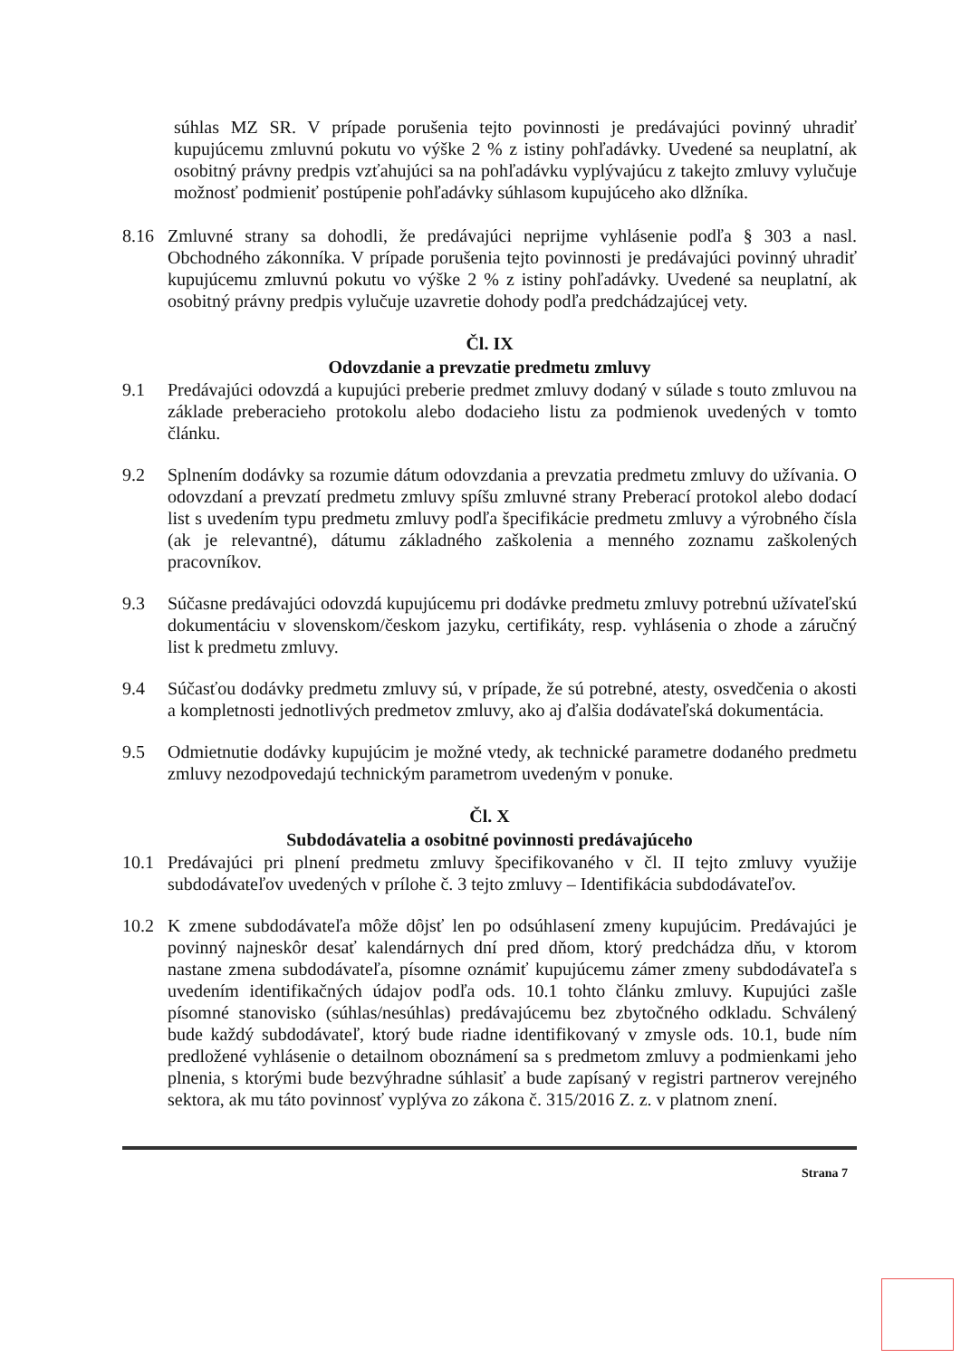súhlas MZ SR. V prípade porušenia tejto povinnosti je predávajúci povinný uhradiť kupujúcemu zmluvnú pokutu vo výške 2 % z istiny pohľadávky. Uvedené sa neuplatní, ak osobitný právny predpis vzťahujúci sa na pohľadávku vyplývajúcu z takejto zmluvy vylučuje možnosť podmieniť postúpenie pohľadávky súhlasom kupujúceho ako dlžníka.
8.16 Zmluvné strany sa dohodli, že predávajúci neprijme vyhlásenie podľa § 303 a nasl. Obchodného zákonníka. V prípade porušenia tejto povinnosti je predávajúci povinný uhradiť kupujúcemu zmluvnú pokutu vo výške 2 % z istiny pohľadávky. Uvedené sa neuplatní, ak osobitný právny predpis vylučuje uzavretie dohody podľa predchádzajúcej vety.
Čl. IX
Odovzdanie a prevzatie predmetu zmluvy
9.1 Predávajúci odovzdá a kupujúci preberie predmet zmluvy dodaný v súlade s touto zmluvou na základe preberacieho protokolu alebo dodacieho listu za podmienok uvedených v tomto článku.
9.2 Splnením dodávky sa rozumie dátum odovzdania a prevzatia predmetu zmluvy do užívania. O odovzdaní a prevzatí predmetu zmluvy spíšu zmluvné strany Preberací protokol alebo dodací list s uvedením typu predmetu zmluvy podľa špecifikácie predmetu zmluvy a výrobného čísla (ak je relevantné), dátumu základného zaškolenia a menného zoznamu zaškolených pracovníkov.
9.3 Súčasne predávajúci odovzdá kupujúcemu pri dodávke predmetu zmluvy potrebnú užívateľskú dokumentáciu v slovenskom/českom jazyku, certifikáty, resp. vyhlásenia o zhode a záručný list k predmetu zmluvy.
9.4 Súčasťou dodávky predmetu zmluvy sú, v prípade, že sú potrebné, atesty, osvedčenia o akosti a kompletnosti jednotlivých predmetov zmluvy, ako aj ďalšia dodávateľská dokumentácia.
9.5 Odmietnutie dodávky kupujúcim je možné vtedy, ak technické parametre dodaného predmetu zmluvy nezodpovedajú technickým parametrom uvedeným v ponuke.
Čl. X
Subdodávatelia a osobitné povinnosti predávajúceho
10.1 Predávajúci pri plnení predmetu zmluvy špecifikovaného v čl. II tejto zmluvy využije subdodávateľov uvedených v prílohe č. 3 tejto zmluvy – Identifikácia subdodávateľov.
10.2 K zmene subdodávateľa môže dôjsť len po odsúhlasení zmeny kupujúcim. Predávajúci je povinný najneskôr desať kalendárnych dní pred dňom, ktorý predchádza dňu, v ktorom nastane zmena subdodávateľa, písomne oznámiť kupujúcemu zámer zmeny subdodávateľa s uvedením identifikačných údajov podľa ods. 10.1 tohto článku zmluvy. Kupujúci zašle písomné stanovisko (súhlas/nesúhlas) predávajúcemu bez zbytočného odkladu. Schválený bude každý subdodávateľ, ktorý bude riadne identifikovaný v zmysle ods. 10.1, bude ním predložené vyhlásenie o detailnom oboznámení sa s predmetom zmluvy a podmienkami jeho plnenia, s ktorými bude bezvýhradne súhlasiť a bude zapísaný v registri partnerov verejného sektora, ak mu táto povinnosť vyplýva zo zákona č. 315/2016 Z. z. v platnom znení.
Strana 7